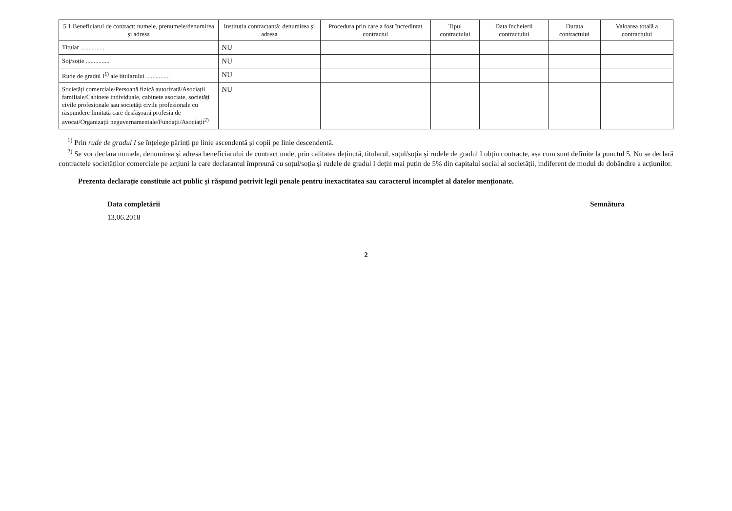| 5.1 Beneficiarul de contract: numele, prenumele/denumirea și adresa | Instituția contractantă: denumirea și adresa | Procedura prin care a fost încredințat contractul | Tipul contractului | Data încheierii contractului | Durata contractului | Valoarea totală a contractului |
| --- | --- | --- | --- | --- | --- | --- |
| Titular ............... | NU | | | | | |
| Soț/soție ............... | NU | | | | | |
| Rude de gradul I<sup>1)</sup> ale titularului ............... | NU | | | | | |
| Societăți comerciale/Persoană fizică autorizată/Asociații familiale/Cabinete individuale, cabinete asociate, societăți civile profesionale sau societăți civile profesionale cu răspundere limitată care desfășoară profesia de avocat/Organizații neguvernamentale/Fundații/Asociații<sup>2)</sup> | NU | | | | | |
<sup>1)</sup> Prin rude de gradul I se înțelege părinți pe linie ascendentă și copii pe linie descendentă.
<sup>2)</sup> Se vor declara numele, denumirea și adresa beneficiarului de contract unde, prin calitatea deținută, titularul, soțul/soția și rudele de gradul I obțin contracte, așa cum sunt definite la punctul 5. Nu se declară contractele societăților comerciale pe acțiuni la care declarantul împreună cu soțul/soția și rudele de gradul I dețin mai puțin de 5% din capitalul social al societății, indiferent de modul de dobândire a acțiunilor.
Prezenta declarație constituie act public și răspund potrivit legii penale pentru inexactitatea sau caracterul incomplet al datelor menționate.
Data completării Semnătura
13.06.2018
2